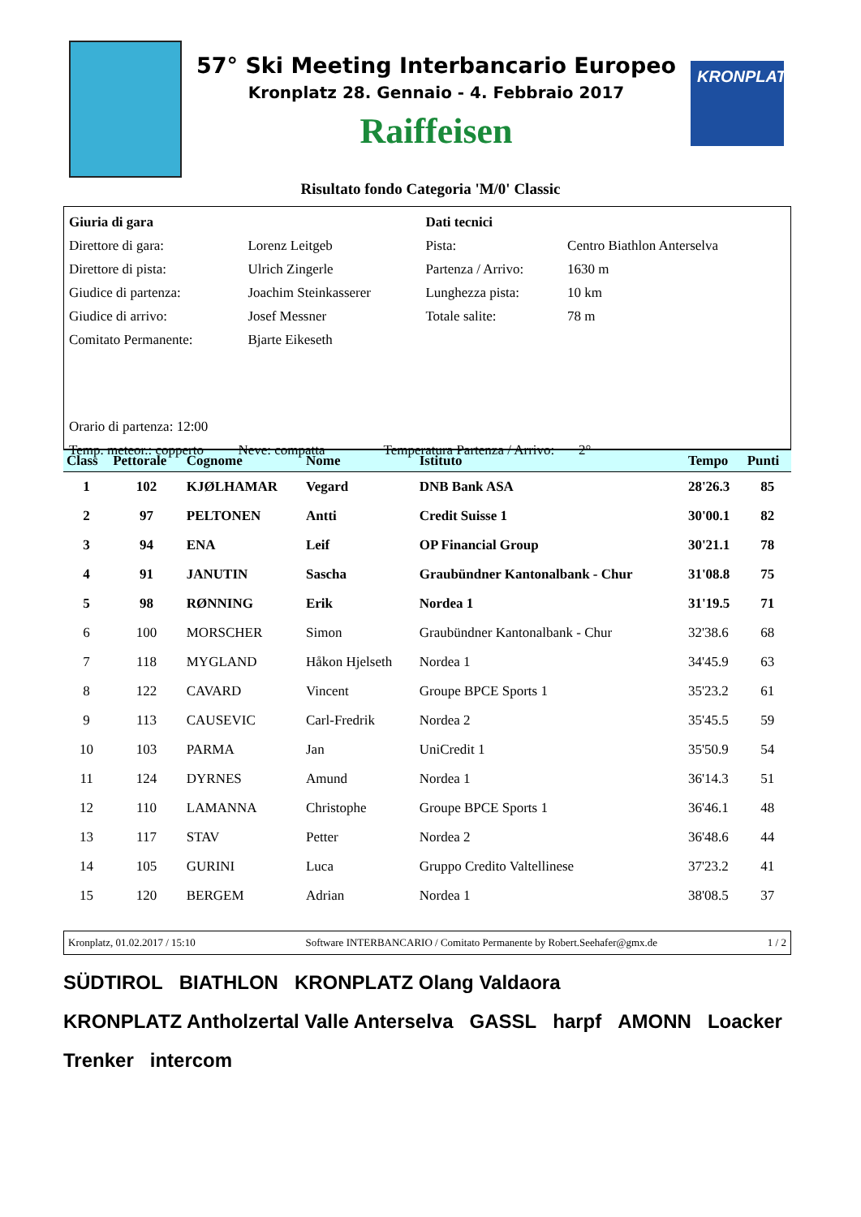57° Ski Meeting Interbancario Europeo
Kronplatz 28. Gennaio - 4. Febbraio 2017
Raiffeisen
KRONPLATZ
Risultato fondo Categoria 'M/0' Classic
| Giuria di gara | | Dati tecnici | |
| Direttore di gara: | Lorenz Leitgeb | Pista: | Centro Biathlon Anterselva |
| Direttore di pista: | Ulrich Zingerle | Partenza / Arrivo: | 1630 m |
| Giudice di partenza: | Joachim Steinkasserer | Lunghezza pista: | 10 km |
| Giudice di arrivo: | Josef Messner | Totale salite: | 78 m |
| Comitato Permanente: | Bjarte Eikeseth | | |
| Orario di partenza: 12:00 | | | |
| Temp. meteor.: copperto Neve: compatta Temperatura Partenza / Arrivo: 2° | | | |
| Class | Pettorale | Cognome | Nome | Istituto | Tempo | Punti |
| --- | --- | --- | --- | --- | --- | --- |
| 1 | 102 | KJØLHAMAR | Vegard | DNB Bank ASA | 28'26.3 | 85 |
| 2 | 97 | PELTONEN | Antti | Credit Suisse 1 | 30'00.1 | 82 |
| 3 | 94 | ENA | Leif | OP Financial Group | 30'21.1 | 78 |
| 4 | 91 | JANUTIN | Sascha | Graubündner Kantonalbank - Chur | 31'08.8 | 75 |
| 5 | 98 | RØNNING | Erik | Nordea 1 | 31'19.5 | 71 |
| 6 | 100 | MORSCHER | Simon | Graubündner Kantonalbank - Chur | 32'38.6 | 68 |
| 7 | 118 | MYGLAND | Håkon Hjelseth | Nordea 1 | 34'45.9 | 63 |
| 8 | 122 | CAVARD | Vincent | Groupe BPCE Sports 1 | 35'23.2 | 61 |
| 9 | 113 | CAUSEVIC | Carl-Fredrik | Nordea 2 | 35'45.5 | 59 |
| 10 | 103 | PARMA | Jan | UniCredit 1 | 35'50.9 | 54 |
| 11 | 124 | DYRNES | Amund | Nordea 1 | 36'14.3 | 51 |
| 12 | 110 | LAMANNA | Christophe | Groupe BPCE Sports 1 | 36'46.1 | 48 |
| 13 | 117 | STAV | Petter | Nordea 2 | 36'48.6 | 44 |
| 14 | 105 | GURINI | Luca | Gruppo Credito Valtellinese | 37'23.2 | 41 |
| 15 | 120 | BERGEM | Adrian | Nordea 1 | 38'08.5 | 37 |
Kronplatz, 01.02.2017 / 15:10 Software INTERBANCARIO / Comitato Permanente by Robert.Seehafer@gmx.de 1 / 2
SÜDTIROL BIATHLON KRONPLATZ Olang Valdaora KRONPLATZ Antholzertal Valle Anterselva GASSL harpf AMONN Loacker Trenker intercom